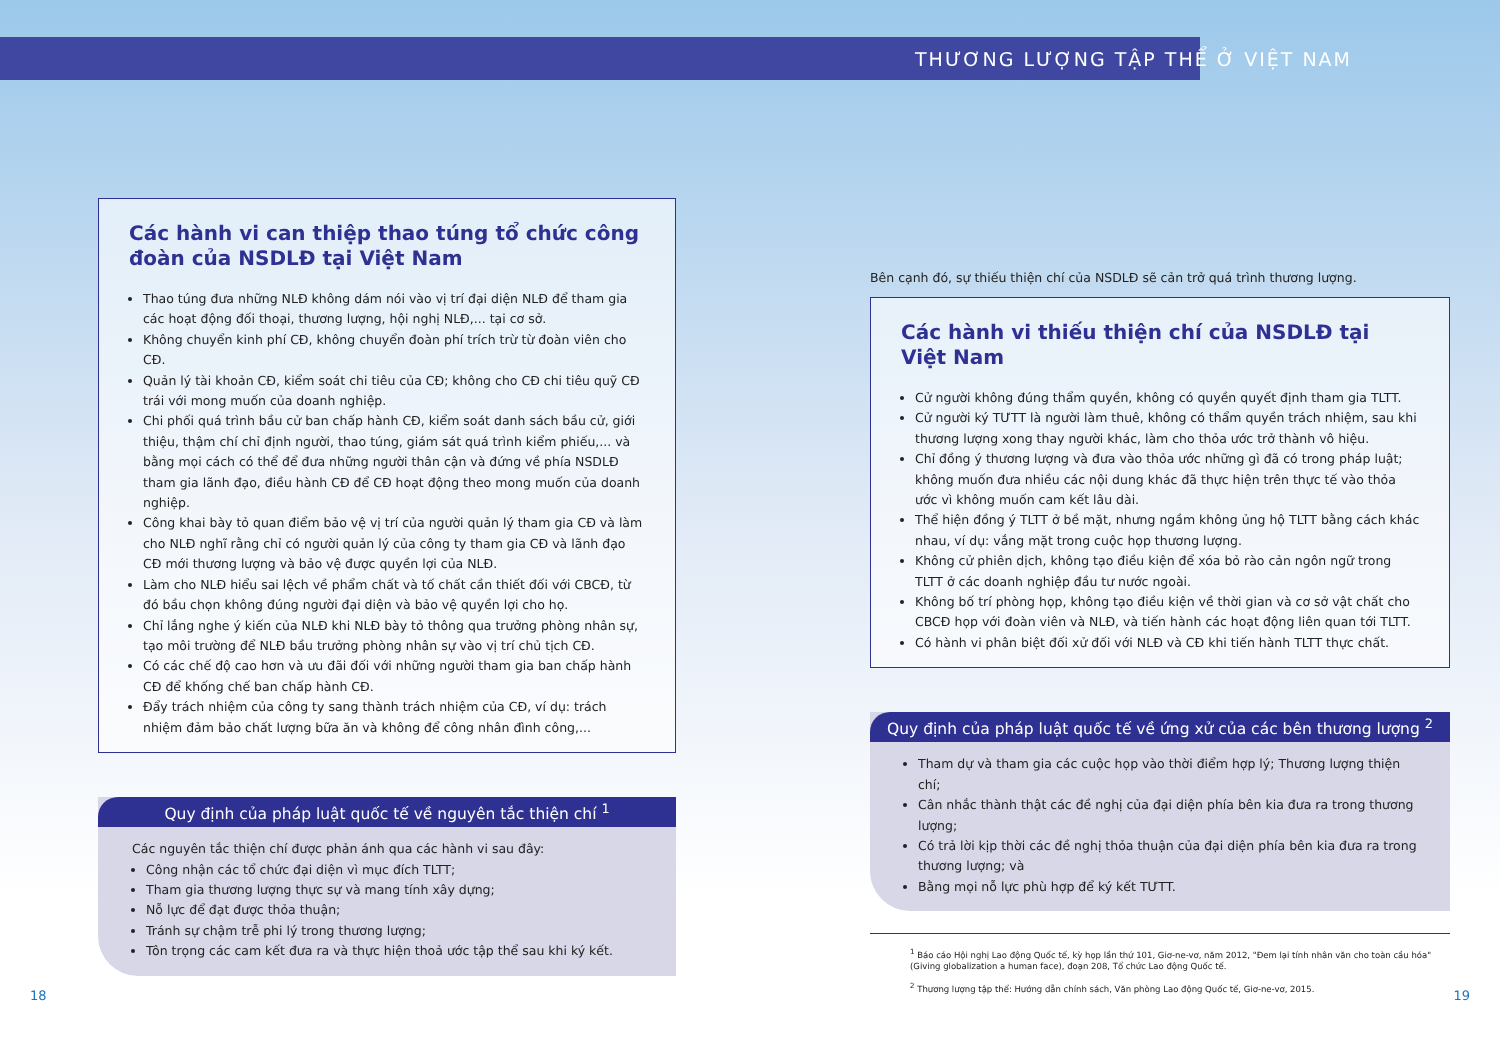THƯƠNG LƯỢNG TẬP THỂ Ở VIỆT NAM
Các hành vi can thiệp thao túng tổ chức công đoàn của NSDLĐ tại Việt Nam
Thao túng đưa những NLĐ không dám nói vào vị trí đại diện NLĐ để tham gia các hoạt động đối thoại, thương lượng, hội nghị NLĐ,... tại cơ sở.
Không chuyển kinh phí CĐ, không chuyển đoàn phí trích trừ từ đoàn viên cho CĐ.
Quản lý tài khoản CĐ, kiểm soát chi tiêu của CĐ; không cho CĐ chi tiêu quỹ CĐ trái với mong muốn của doanh nghiệp.
Chi phối quá trình bầu cử ban chấp hành CĐ, kiểm soát danh sách bầu cử, giới thiệu, thậm chí chỉ định người, thao túng, giám sát quá trình kiểm phiếu,... và bằng mọi cách có thể để đưa những người thân cận và đứng về phía NSDLĐ tham gia lãnh đạo, điều hành CĐ để CĐ hoạt động theo mong muốn của doanh nghiệp.
Công khai bày tỏ quan điểm bảo vệ vị trí của người quản lý tham gia CĐ và làm cho NLĐ nghĩ rằng chỉ có người quản lý của công ty tham gia CĐ và lãnh đạo CĐ mới thương lượng và bảo vệ được quyền lợi của NLĐ.
Làm cho NLĐ hiểu sai lệch về phẩm chất và tố chất cần thiết đối với CBCĐ, từ đó bầu chọn không đúng người đại diện và bảo vệ quyền lợi cho họ.
Chỉ lắng nghe ý kiến của NLĐ khi NLĐ bày tỏ thông qua trưởng phòng nhân sự, tạo môi trường để NLĐ bầu trưởng phòng nhân sự vào vị trí chủ tịch CĐ.
Có các chế độ cao hơn và ưu đãi đối với những người tham gia ban chấp hành CĐ để khống chế ban chấp hành CĐ.
Đẩy trách nhiệm của công ty sang thành trách nhiệm của CĐ, ví dụ: trách nhiệm đảm bảo chất lượng bữa ăn và không để công nhân đình công,...
Quy định của pháp luật quốc tế về nguyên tắc thiện chí <sup>1</sup>
Các nguyên tắc thiện chí được phản ánh qua các hành vi sau đây:
Công nhận các tổ chức đại diện vì mục đích TLTT;
Tham gia thương lượng thực sự và mang tính xây dựng;
Nỗ lực để đạt được thỏa thuận;
Tránh sự chậm trễ phi lý trong thương lượng;
Tôn trọng các cam kết đưa ra và thực hiện thoả ước tập thể sau khi ký kết.
Bên cạnh đó, sự thiếu thiện chí của NSDLĐ sẽ cản trở quá trình thương lượng.
Các hành vi thiếu thiện chí của NSDLĐ tại Việt Nam
Cử người không đúng thẩm quyền, không có quyền quyết định tham gia TLTT.
Cử người ký TƯTT là người làm thuê, không có thẩm quyền trách nhiệm, sau khi thương lượng xong thay người khác, làm cho thỏa ước trở thành vô hiệu.
Chỉ đồng ý thương lượng và đưa vào thỏa ước những gì đã có trong pháp luật; không muốn đưa nhiều các nội dung khác đã thực hiện trên thực tế vào thỏa ước vì không muốn cam kết lâu dài.
Thể hiện đồng ý TLTT ở bề mặt, nhưng ngầm không ủng hộ TLTT bằng cách khác nhau, ví dụ: vắng mặt trong cuộc họp thương lượng.
Không cử phiên dịch, không tạo điều kiện để xóa bỏ rào cản ngôn ngữ trong TLTT ở các doanh nghiệp đầu tư nước ngoài.
Không bố trí phòng họp, không tạo điều kiện về thời gian và cơ sở vật chất cho CBCĐ họp với đoàn viên và NLĐ, và tiến hành các hoạt động liên quan tới TLTT.
Có hành vi phân biệt đối xử đối với NLĐ và CĐ khi tiến hành TLTT thực chất.
Quy định của pháp luật quốc tế về ứng xử của các bên thương lượng <sup>2</sup>
Tham dự và tham gia các cuộc họp vào thời điểm hợp lý; Thương lượng thiện chí;
Cân nhắc thành thật các đề nghị của đại diện phía bên kia đưa ra trong thương lượng;
Có trả lời kịp thời các đề nghị thỏa thuận của đại diện phía bên kia đưa ra trong thương lượng; và
Bằng mọi nỗ lực phù hợp để ký kết TƯTT.
<sup>1</sup> Báo cáo Hội nghị Lao động Quốc tế, kỳ họp lần thứ 101, Giơ-ne-vơ, năm 2012, "Đem lại tính nhân văn cho toàn cầu hóa" (Giving globalization a human face), đoạn 208, Tổ chức Lao động Quốc tế.
<sup>2</sup> Thương lượng tập thể: Hướng dẫn chính sách, Văn phòng Lao động Quốc tế, Giơ-ne-vơ, 2015.
18 19